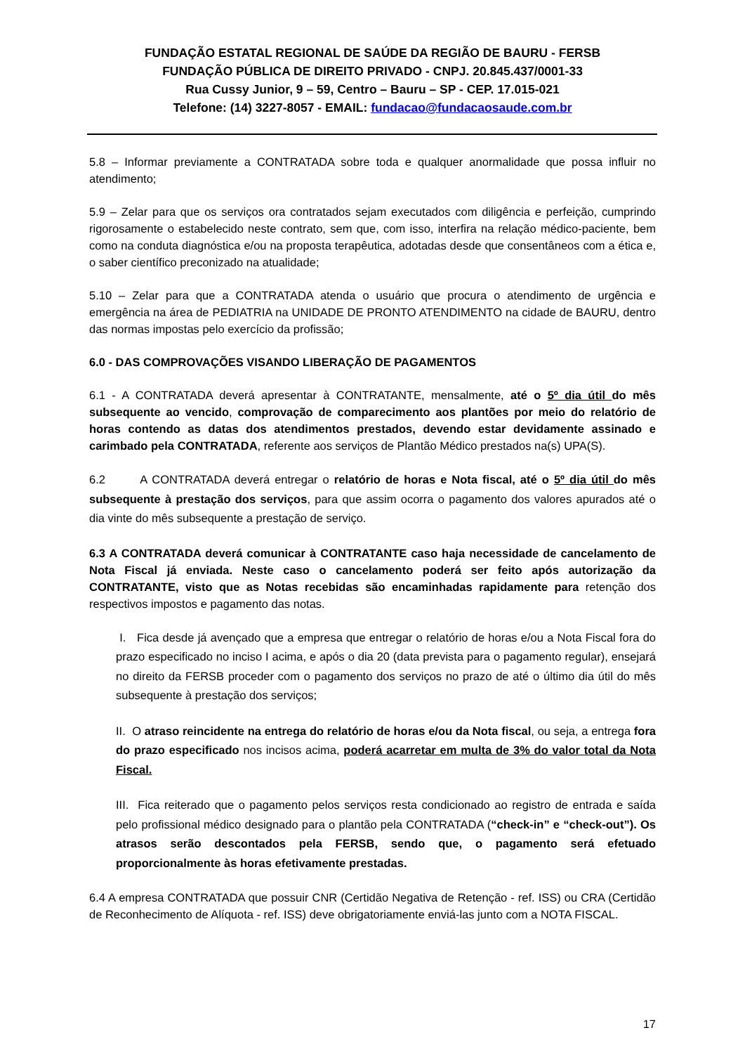FUNDAÇÃO ESTATAL REGIONAL DE SAÚDE DA REGIÃO DE BAURU - FERSB
FUNDAÇÃO PÚBLICA DE DIREITO PRIVADO - CNPJ. 20.845.437/0001-33
Rua Cussy Junior, 9 – 59, Centro – Bauru – SP - CEP. 17.015-021
Telefone: (14) 3227-8057 - EMAIL: fundacao@fundacaosaude.com.br
5.8 – Informar previamente a CONTRATADA sobre toda e qualquer anormalidade que possa influir no atendimento;
5.9 – Zelar para que os serviços ora contratados sejam executados com diligência e perfeição, cumprindo rigorosamente o estabelecido neste contrato, sem que, com isso, interfira na relação médico-paciente, bem como na conduta diagnóstica e/ou na proposta terapêutica, adotadas desde que consentâneos com a ética e, o saber científico preconizado na atualidade;
5.10 – Zelar para que a CONTRATADA atenda o usuário que procura o atendimento de urgência e emergência na área de PEDIATRIA na UNIDADE DE PRONTO ATENDIMENTO na cidade de BAURU, dentro das normas impostas pelo exercício da profissão;
6.0 - DAS COMPROVAÇÕES VISANDO LIBERAÇÃO DE PAGAMENTOS
6.1 - A CONTRATADA deverá apresentar à CONTRATANTE, mensalmente, até o 5º dia útil do mês subsequente ao vencido, comprovação de comparecimento aos plantões por meio do relatório de horas contendo as datas dos atendimentos prestados, devendo estar devidamente assinado e carimbado pela CONTRATADA, referente aos serviços de Plantão Médico prestados na(s) UPA(S).
6.2 A CONTRATADA deverá entregar o relatório de horas e Nota fiscal, até o 5º dia útil do mês subsequente à prestação dos serviços, para que assim ocorra o pagamento dos valores apurados até o dia vinte do mês subsequente a prestação de serviço.
6.3 A CONTRATADA deverá comunicar à CONTRATANTE caso haja necessidade de cancelamento de Nota Fiscal já enviada. Neste caso o cancelamento poderá ser feito após autorização da CONTRATANTE, visto que as Notas recebidas são encaminhadas rapidamente para retenção dos respectivos impostos e pagamento das notas.
I. Fica desde já avençado que a empresa que entregar o relatório de horas e/ou a Nota Fiscal fora do prazo especificado no inciso I acima, e após o dia 20 (data prevista para o pagamento regular), ensejará no direito da FERSB proceder com o pagamento dos serviços no prazo de até o último dia útil do mês subsequente à prestação dos serviços;
II. O atraso reincidente na entrega do relatório de horas e/ou da Nota fiscal, ou seja, a entrega fora do prazo especificado nos incisos acima, poderá acarretar em multa de 3% do valor total da Nota Fiscal.
III. Fica reiterado que o pagamento pelos serviços resta condicionado ao registro de entrada e saída pelo profissional médico designado para o plantão pela CONTRATADA (“check-in” e “check-out”). Os atrasos serão descontados pela FERSB, sendo que, o pagamento será efetuado proporcionalmente às horas efetivamente prestadas.
6.4 A empresa CONTRATADA que possuir CNR (Certidão Negativa de Retenção - ref. ISS) ou CRA (Certidão de Reconhecimento de Alíquota - ref. ISS) deve obrigatoriamente enviá-las junto com a NOTA FISCAL.
17